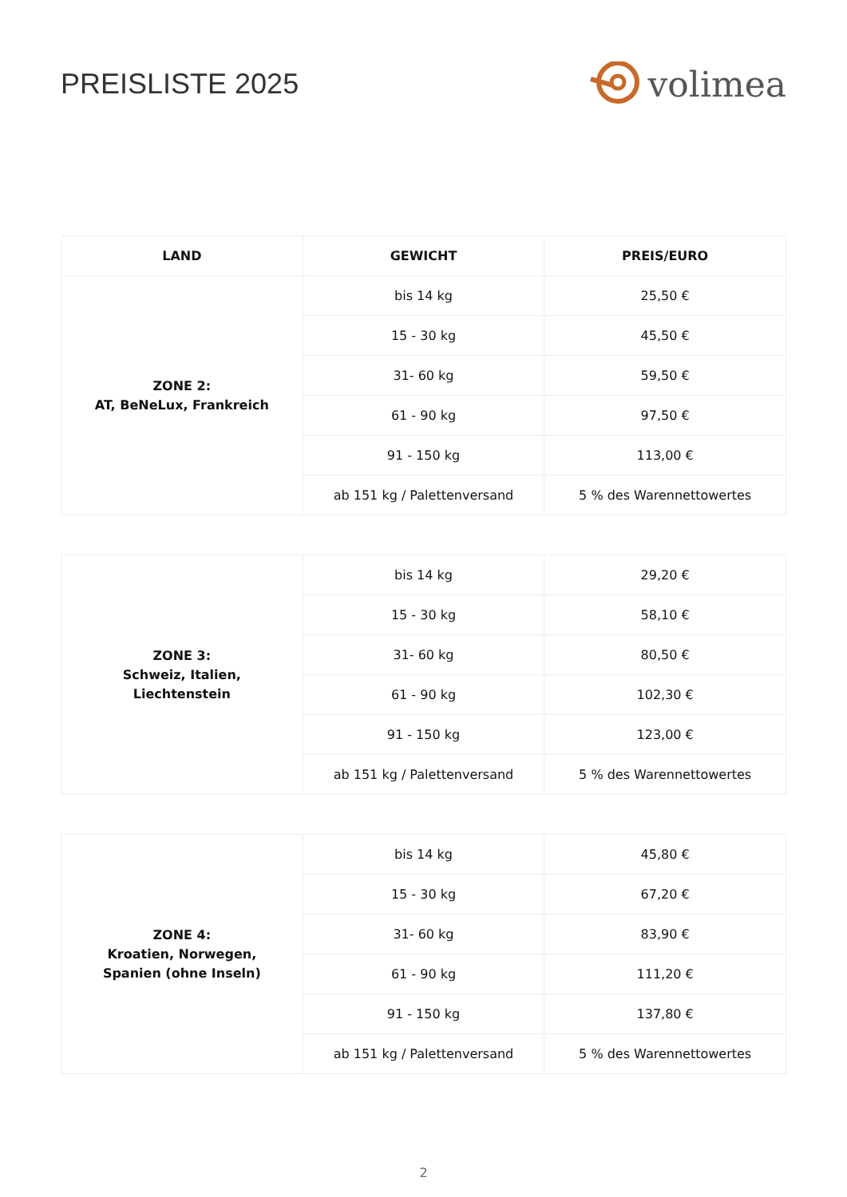PREISLISTE 2025
volimea
| LAND | GEWICHT | PREIS/EURO |
| --- | --- | --- |
| ZONE 2: AT, BeNeLux, Frankreich | bis 14 kg | 25,50 € |
| | 15 - 30 kg | 45,50 € |
| | 31- 60 kg | 59,50 € |
| | 61 - 90 kg | 97,50 € |
| | 91 - 150 kg | 113,00 € |
| | ab 151 kg / Palettenversand | 5 % des Warennettowertes |
| ZONE 3: Schweiz, Italien, Liechtenstein | bis 14 kg | 29,20 € |
| | 15 - 30 kg | 58,10 € |
| | 31- 60 kg | 80,50 € |
| | 61 - 90 kg | 102,30 € |
| | 91 - 150 kg | 123,00 € |
| | ab 151 kg / Palettenversand | 5 % des Warennettowertes |
| ZONE 4: Kroatien, Norwegen, Spanien (ohne Inseln) | bis 14 kg | 45,80 € |
| | 15 - 30 kg | 67,20 € |
| | 31- 60 kg | 83,90 € |
| | 61 - 90 kg | 111,20 € |
| | 91 - 150 kg | 137,80 € |
| | ab 151 kg / Palettenversand | 5 % des Warennettowertes |
2